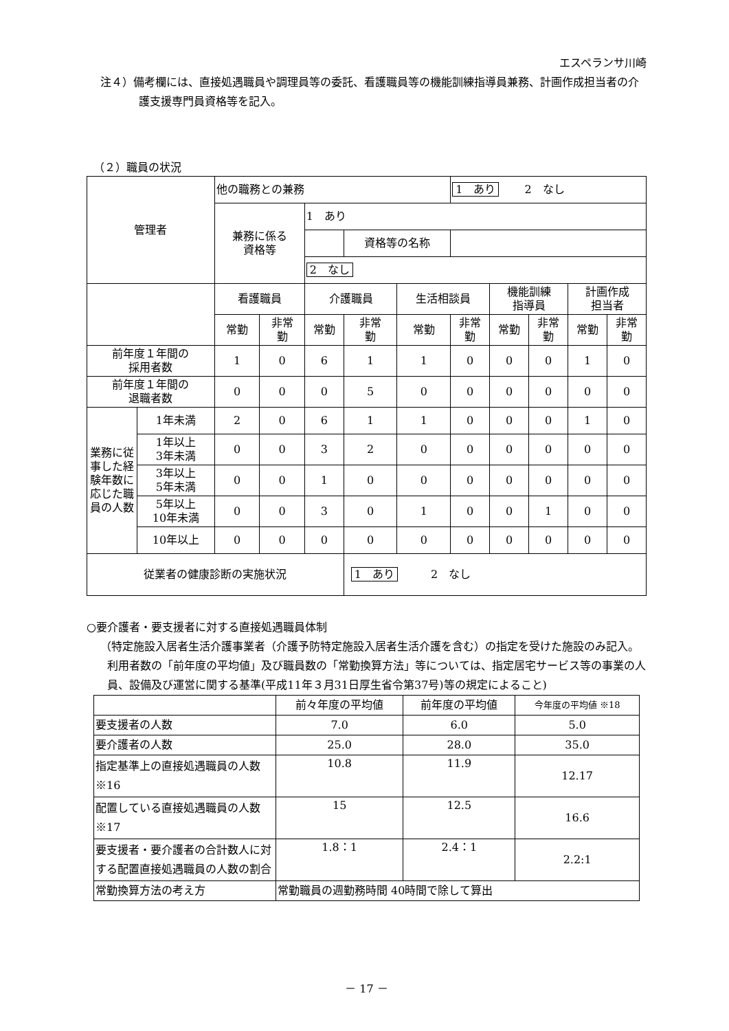エスペランサ川崎
注４）備考欄には、直接処遇職員や調理員等の委託、看護職員等の機能訓練指導員兼務、計画作成担当者の介護支援専門員資格等を記入。
（２）職員の状況
| 管理者 | | 他の職務との兼務 | | | | | 1 あり 2 なし | | | | |
| | | 兼務に係る 資格等 | | 1 あり | | | | | | | |
| | | | | | 資格等の名称 | | | | | | |
| | | | | 2 なし | | | | | | | |
| | | 看護職員 | | 介護職員 | | 生活相談員 | | 機能訓練 指導員 | | 計画作成 担当者 | |
| | | 常勤 | 非常 勤 | 常勤 | 非常 勤 | 常勤 | 非常 勤 | 常勤 | 非常 勤 | 常勤 | 非常 勤 |
| 前年度１年間の 採用者数 | | 1 | 0 | 6 | 1 | 1 | 0 | 0 | 0 | 1 | 0 |
| 前年度１年間の 退職者数 | | 0 | 0 | 0 | 5 | 0 | 0 | 0 | 0 | 0 | 0 |
| 業務に従事した経験年数に応じた職員の人数 | 1年未満 | 2 | 0 | 6 | 1 | 1 | 0 | 0 | 0 | 1 | 0 |
| | 1年以上 3年未満 | 0 | 0 | 3 | 2 | 0 | 0 | 0 | 0 | 0 | 0 |
| | 3年以上 5年未満 | 0 | 0 | 1 | 0 | 0 | 0 | 0 | 0 | 0 | 0 |
| | 5年以上 10年未満 | 0 | 0 | 3 | 0 | 1 | 0 | 0 | 1 | 0 | 0 |
| | 10年以上 | 0 | 0 | 0 | 0 | 0 | 0 | 0 | 0 | 0 | 0 |
| 従業者の健康診断の実施状況 | | | | | 1 あり 2 なし | | | | | | |
○要介護者・要支援者に対する直接処遇職員体制
（特定施設入居者生活介護事業者（介護予防特定施設入居者生活介護を含む）の指定を受けた施設のみ記入。利用者数の「前年度の平均値」及び職員数の「常勤換算方法」等については、指定居宅サービス等の事業の人員、設備及び運営に関する基準(平成11年３月31日厚生省令第37号)等の規定によること)
| | 前々年度の平均値 | 前年度の平均値 | 今年度の平均値 ※18 |
| 要支援者の人数 | 7.0 | 6.0 | 5.0 |
| 要介護者の人数 | 25.0 | 28.0 | 35.0 |
| 指定基準上の直接処遇職員の人数 ※16 | 10.8 | 11.9 | 12.17 |
| 配置している直接処遇職員の人数 ※17 | 15 | 12.5 | 16.6 |
| 要支援者・要介護者の合計数人に対する配置直接処遇職員の人数の割合 | 1.8：1 | 2.4：1 | 2.2:1 |
| 常勤換算方法の考え方 | 常勤職員の週勤務時間 40時間で除して算出 | | |
－ 17 －